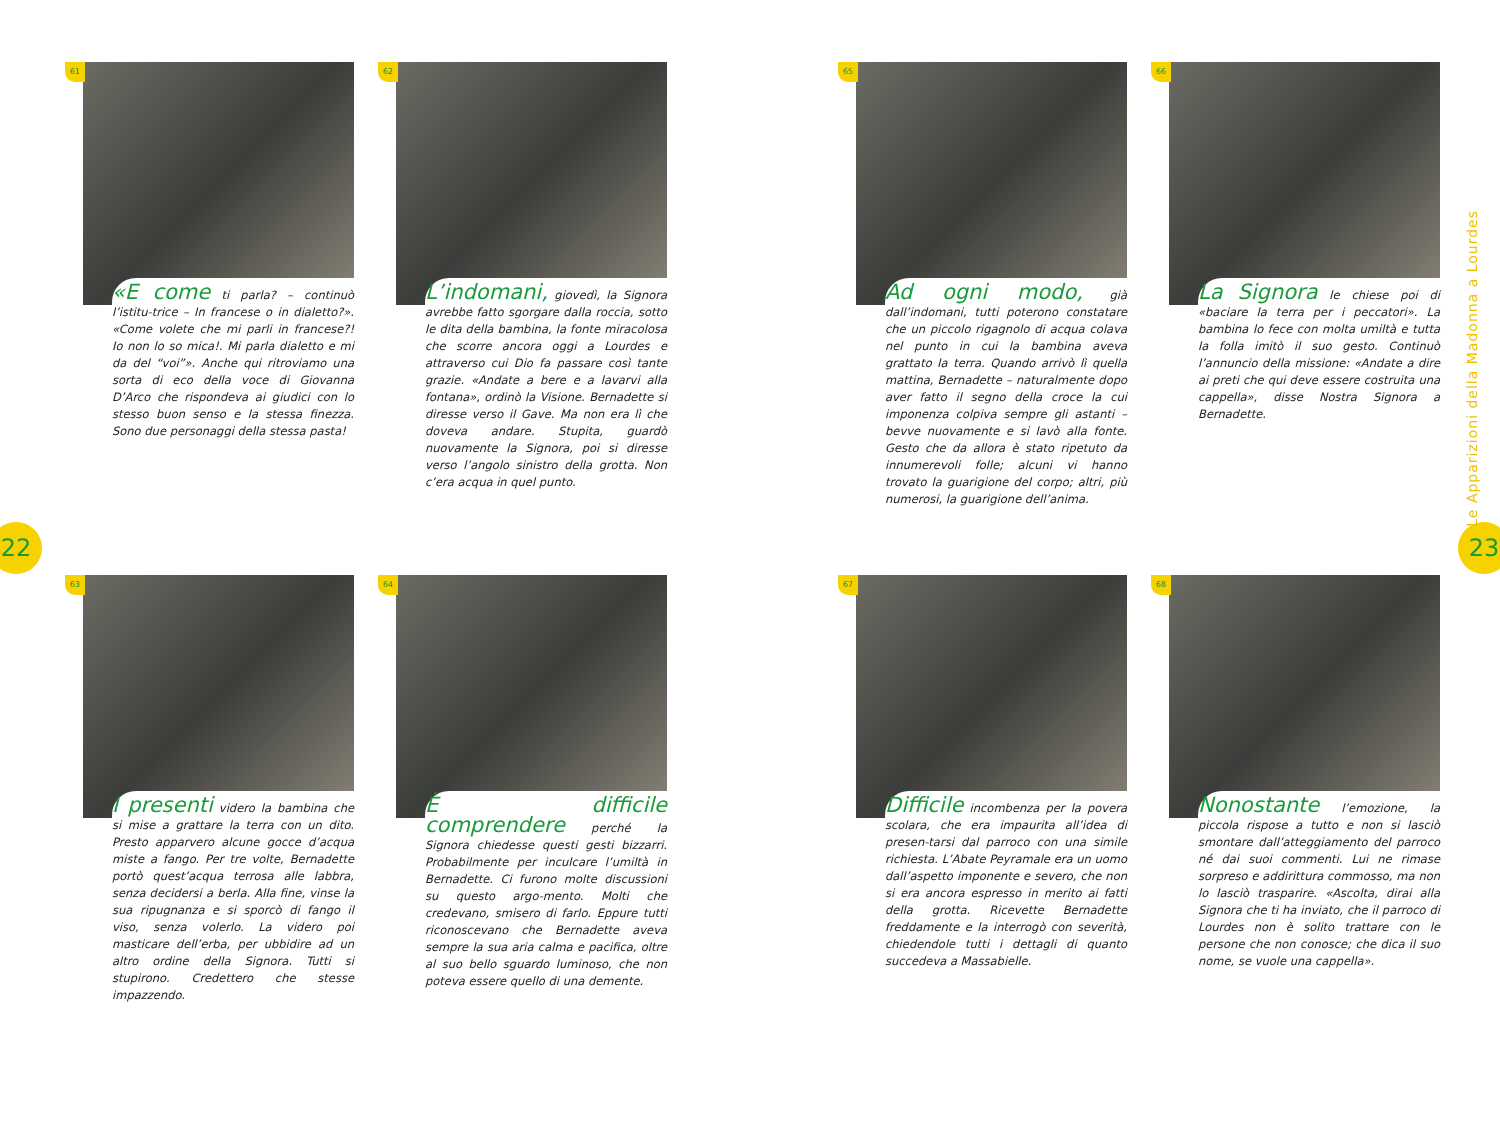61
«E come ti parla? – continuò l’istitu-trice – In francese o in dialetto?». «Come volete che mi parli in francese?! Io non lo so mica!. Mi parla dialetto e mi da del “voi”». Anche qui ritroviamo una sorta di eco della voce di Giovanna D’Arco che rispondeva ai giudici con lo stesso buon senso e la stessa finezza. Sono due personaggi della stessa pasta!
62
L’indomani, giovedì, la Signora avrebbe fatto sgorgare dalla roccia, sotto le dita della bambina, la fonte miracolosa che scorre ancora oggi a Lourdes e attraverso cui Dio fa passare così tante grazie. «Andate a bere e a lavarvi alla fontana», ordinò la Visione. Bernadette si diresse verso il Gave. Ma non era lì che doveva andare. Stupita, guardò nuovamente la Signora, poi si diresse verso l’angolo sinistro della grotta. Non c’era acqua in quel punto.
63
I presenti videro la bambina che si mise a grattare la terra con un dito. Presto apparvero alcune gocce d’acqua miste a fango. Per tre volte, Bernadette portò quest’acqua terrosa alle labbra, senza decidersi a berla. Alla fine, vinse la sua ripugnanza e si sporcò di fango il viso, senza volerlo. La videro poi masticare dell’erba, per ubbidire ad un altro ordine della Signora. Tutti si stupirono. Credettero che stesse impazzendo.
64
È difficile comprendere perché la Signora chiedesse questi gesti bizzarri. Probabilmente per inculcare l’umiltà in Bernadette. Ci furono molte discussioni su questo argo-mento. Molti che credevano, smisero di farlo. Eppure tutti riconoscevano che Bernadette aveva sempre la sua aria calma e pacifica, oltre al suo bello sguardo luminoso, che non poteva essere quello di una demente.
65
Ad ogni modo, già dall’indomani, tutti poterono constatare che un piccolo rigagnolo di acqua colava nel punto in cui la bambina aveva grattato la terra. Quando arrivò lì quella mattina, Bernadette – naturalmente dopo aver fatto il segno della croce la cui imponenza colpiva sempre gli astanti – bevve nuovamente e si lavò alla fonte. Gesto che da allora è stato ripetuto da innumerevoli folle; alcuni vi hanno trovato la guarigione del corpo; altri, più numerosi, la guarigione dell’anima.
66
La Signora le chiese poi di «baciare la terra per i peccatori». La bambina lo fece con molta umiltà e tutta la folla imitò il suo gesto. Continuò l’annuncio della missione: «Andate a dire ai preti che qui deve essere costruita una cappella», disse Nostra Signora a Bernadette.
67
Difficile incombenza per la povera scolara, che era impaurita all’idea di presen-tarsi dal parroco con una simile richiesta. L’Abate Peyramale era un uomo dall’aspetto imponente e severo, che non si era ancora espresso in merito ai fatti della grotta. Ricevette Bernadette freddamente e la interrogò con severità, chiedendole tutti i dettagli di quanto succedeva a Massabielle.
68
Nonostante l’emozione, la piccola rispose a tutto e non si lasciò smontare dall’atteggiamento del parroco né dai suoi commenti. Lui ne rimase sorpreso e addirittura commosso, ma non lo lasciò trasparire. «Ascolta, dirai alla Signora che ti ha inviato, che il parroco di Lourdes non è solito trattare con le persone che non conosce; che dica il suo nome, se vuole una cappella».
22 23
Le Apparizioni della Madonna a Lourdes